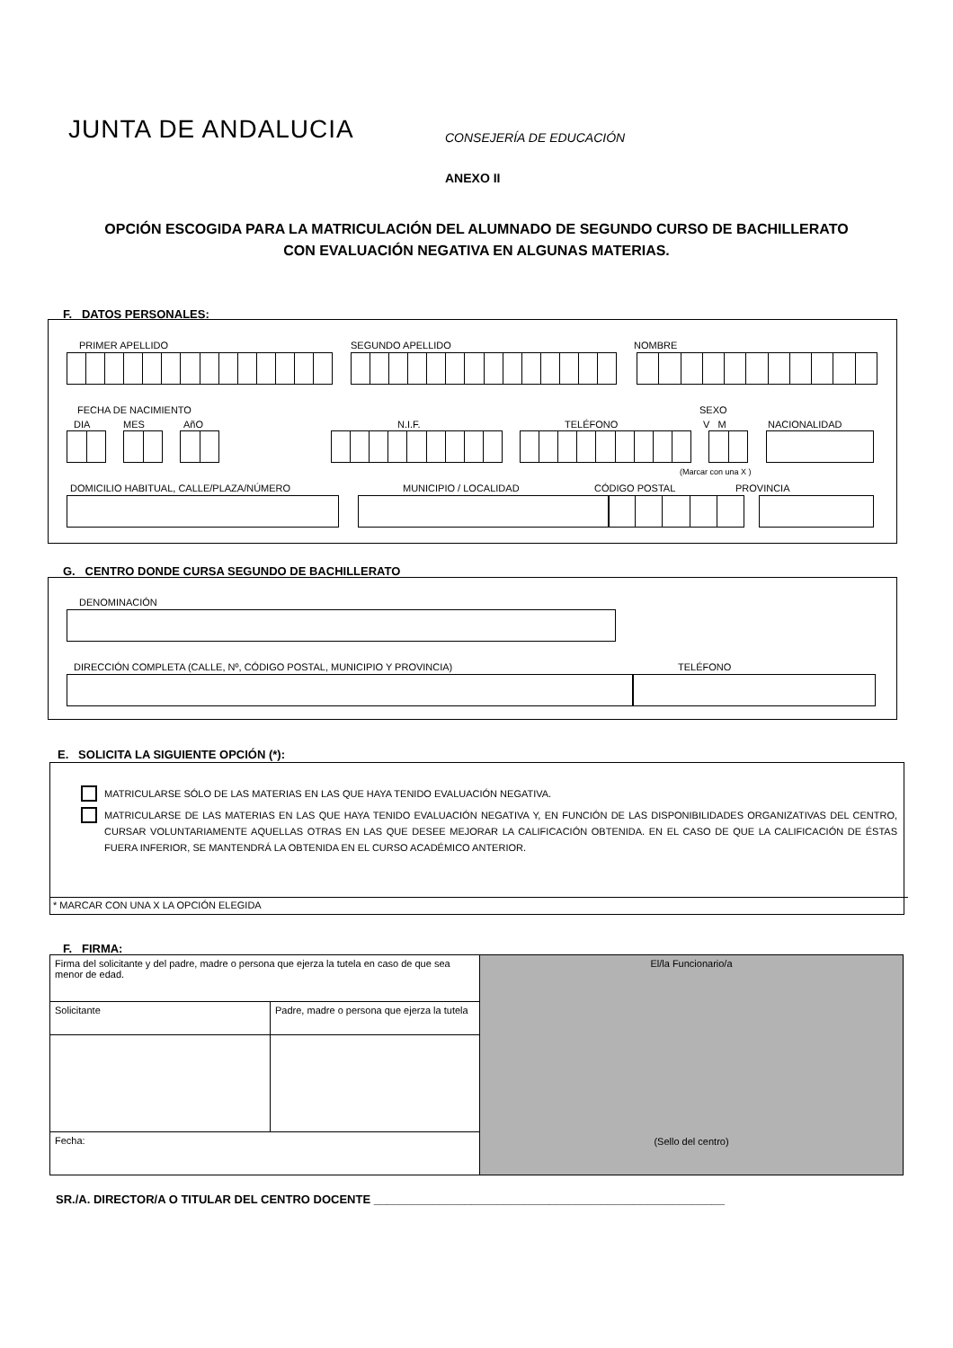JUNTA DE ANDALUCIA CONSEJERÍA DE EDUCACIÓN
ANEXO II
OPCIÓN ESCOGIDA PARA LA MATRICULACIÓN DEL ALUMNADO DE SEGUNDO CURSO DE BACHILLERATO
CON EVALUACIÓN NEGATIVA EN ALGUNAS MATERIAS.
F. DATOS PERSONALES:
PRIMER APELLIDO SEGUNDO APELLIDO NOMBRE
FECHA DE NACIMIENTO SEXO
DIA MES AñO N.I.F. TELÉFONO V M NACIONALIDAD
(Marcar con una X )
DOMICILIO HABITUAL, CALLE/PLAZA/NÚMERO
MUNICIPIO / LOCALIDAD CÓDIGO POSTAL PROVINCIA
G. CENTRO DONDE CURSA SEGUNDO DE BACHILLERATO
DENOMINACIÓN
DIRECCIÓN COMPLETA (CALLE, Nº, CÓDIGO POSTAL, MUNICIPIO Y PROVINCIA)
TELÉFONO
E. SOLICITA LA SIGUIENTE OPCIÓN (*):
MATRICULARSE SÓLO DE LAS MATERIAS EN LAS QUE HAYA TENIDO EVALUACIÓN NEGATIVA.
MATRICULARSE DE LAS MATERIAS EN LAS QUE HAYA TENIDO EVALUACIÓN NEGATIVA Y, EN FUNCIÓN DE LAS DISPONIBILIDADES ORGANIZATIVAS DEL CENTRO, CURSAR VOLUNTARIAMENTE AQUELLAS OTRAS EN LAS QUE DESEE MEJORAR LA CALIFICACIÓN OBTENIDA. EN EL CASO DE QUE LA CALIFICACIÓN DE ÉSTAS FUERA INFERIOR, SE MANTENDRÁ LA OBTENIDA EN EL CURSO ACADÉMICO ANTERIOR.
* MARCAR CON UNA X LA OPCIÓN ELEGIDA
F. FIRMA:
| Firma del solicitante y del padre, madre o persona que ejerza la tutela en caso de que sea menor de edad. | | El/la Funcionario/a (Sello del centro) |
| Solicitante | Padre, madre o persona que ejerza la tutela | |
| Fecha: | | |
SR./A. DIRECTOR/A O TITULAR DEL CENTRO DOCENTE ______________________________________________________